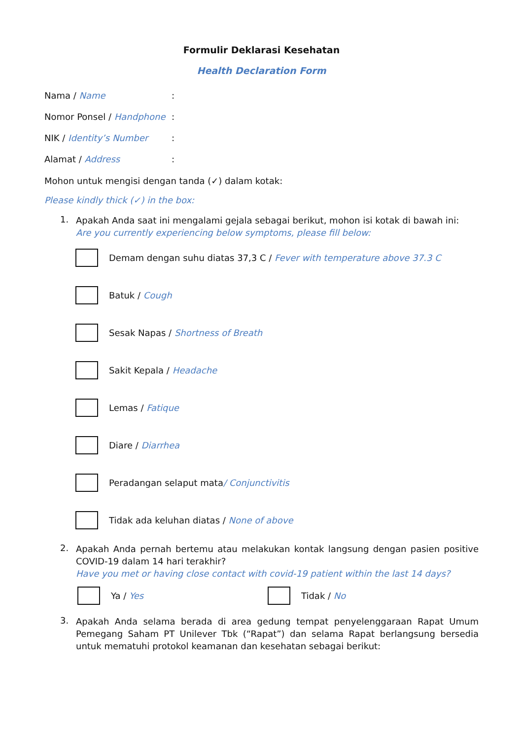Formulir Deklarasi Kesehatan
Health Declaration Form
Nama / Name:
Nomor Ponsel / Handphone:
NIK / Identity’s Number:
Alamat / Address:
Mohon untuk mengisi dengan tanda (✓) dalam kotak:
Please kindly thick (✓) in the box:
1.
Apakah Anda saat ini mengalami gejala sebagai berikut, mohon isi kotak di bawah ini:
Are you currently experiencing below symptoms, please fill below:
Demam dengan suhu diatas 37,3 C / Fever with temperature above 37.3 C
Batuk / Cough
Sesak Napas / Shortness of Breath
Sakit Kepala / Headache
Lemas / Fatique
Diare / Diarrhea
Peradangan selaput mata / Conjunctivitis
Tidak ada keluhan diatas / None of above
2.
Apakah Anda pernah bertemu atau melakukan kontak langsung dengan pasien positive COVID-19 dalam 14 hari terakhir?
Have you met or having close contact with covid-19 patient within the last 14 days?
Ya / Yes Tidak / No
3.
Apakah Anda selama berada di area gedung tempat penyelenggaraan Rapat Umum Pemegang Saham PT Unilever Tbk (“Rapat”) dan selama Rapat berlangsung bersedia untuk mematuhi protokol keamanan dan kesehatan sebagai berikut: